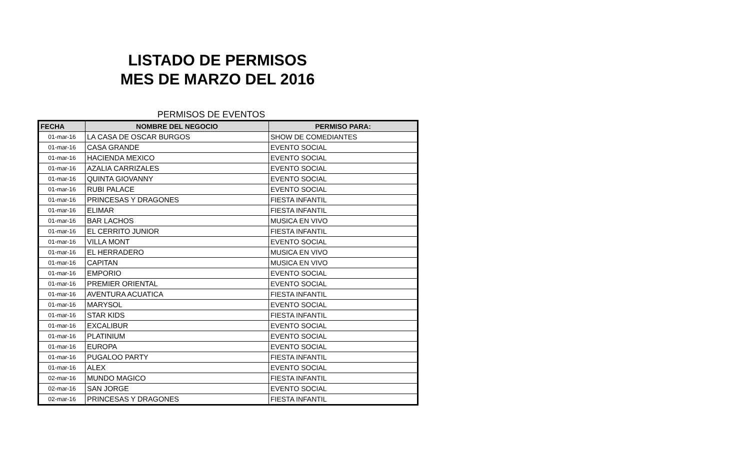LISTADO DE PERMISOS
MES DE MARZO DEL 2016
PERMISOS DE EVENTOS
| FECHA | NOMBRE DEL NEGOCIO | PERMISO PARA: |
| --- | --- | --- |
| 01-mar-16 | LA CASA DE OSCAR BURGOS | SHOW DE COMEDIANTES |
| 01-mar-16 | CASA GRANDE | EVENTO SOCIAL |
| 01-mar-16 | HACIENDA MEXICO | EVENTO SOCIAL |
| 01-mar-16 | AZALIA CARRIZALES | EVENTO SOCIAL |
| 01-mar-16 | QUINTA GIOVANNY | EVENTO SOCIAL |
| 01-mar-16 | RUBI PALACE | EVENTO SOCIAL |
| 01-mar-16 | PRINCESAS Y DRAGONES | FIESTA INFANTIL |
| 01-mar-16 | ELIMAR | FIESTA INFANTIL |
| 01-mar-16 | BAR LACHOS | MUSICA EN VIVO |
| 01-mar-16 | EL CERRITO JUNIOR | FIESTA INFANTIL |
| 01-mar-16 | VILLA MONT | EVENTO SOCIAL |
| 01-mar-16 | EL HERRADERO | MUSICA EN VIVO |
| 01-mar-16 | CAPITAN | MUSICA EN VIVO |
| 01-mar-16 | EMPORIO | EVENTO SOCIAL |
| 01-mar-16 | PREMIER ORIENTAL | EVENTO SOCIAL |
| 01-mar-16 | AVENTURA ACUATICA | FIESTA INFANTIL |
| 01-mar-16 | MARYSOL | EVENTO SOCIAL |
| 01-mar-16 | STAR KIDS | FIESTA INFANTIL |
| 01-mar-16 | EXCALIBUR | EVENTO SOCIAL |
| 01-mar-16 | PLATINIUM | EVENTO SOCIAL |
| 01-mar-16 | EUROPA | EVENTO SOCIAL |
| 01-mar-16 | PUGALOO PARTY | FIESTA INFANTIL |
| 01-mar-16 | ALEX | EVENTO SOCIAL |
| 02-mar-16 | MUNDO MAGICO | FIESTA INFANTIL |
| 02-mar-16 | SAN JORGE | EVENTO SOCIAL |
| 02-mar-16 | PRINCESAS Y DRAGONES | FIESTA INFANTIL |